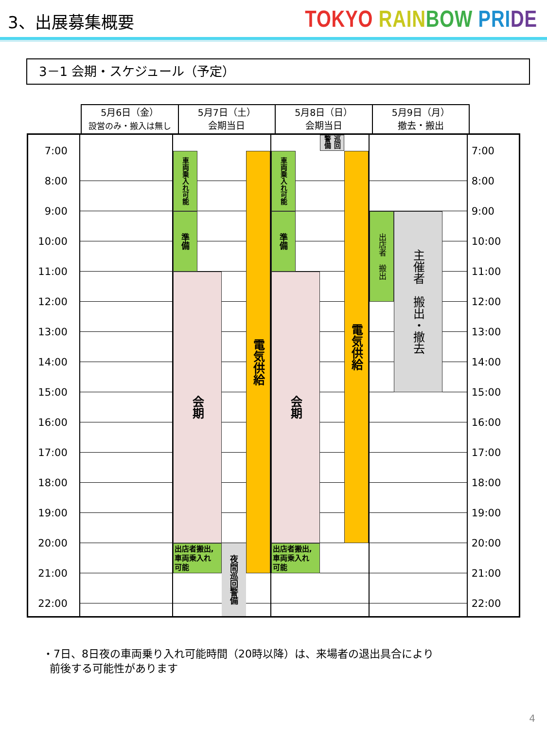3、出展募集概要
TOKYO RAIN BOW PRI DE
3－1 会期・スケジュール（予定）
5月6日（金）
設営のみ・搬入は無し
5月7日（土）
会期当日
5月8日（日）
会期当日
5月9日（月）
撤去・搬出
7:00
8:00
9:00
10:00
11:00
12:00
13:00
14:00
15:00
16:00
17:00
18:00
19:00
20:00
21:00
22:00
車両乗入れ可能
準備
会期
出店者搬出,
車両乗入れ
可能
夜間巡回警備
電気供給
巡回警備
車両乗入れ可能
準備
会期
出店者搬出,
車両乗入れ
可能
電気供給
出店者　搬出
主催者　搬出・撤去
7:00
8:00
9:00
10:00
11:00
12:00
13:00
14:00
15:00
16:00
17:00
18:00
19:00
20:00
21:00
22:00
・7日、8日夜の車両乗り入れ可能時間（20時以降）は、来場者の退出具合により
前後する可能性があります
4